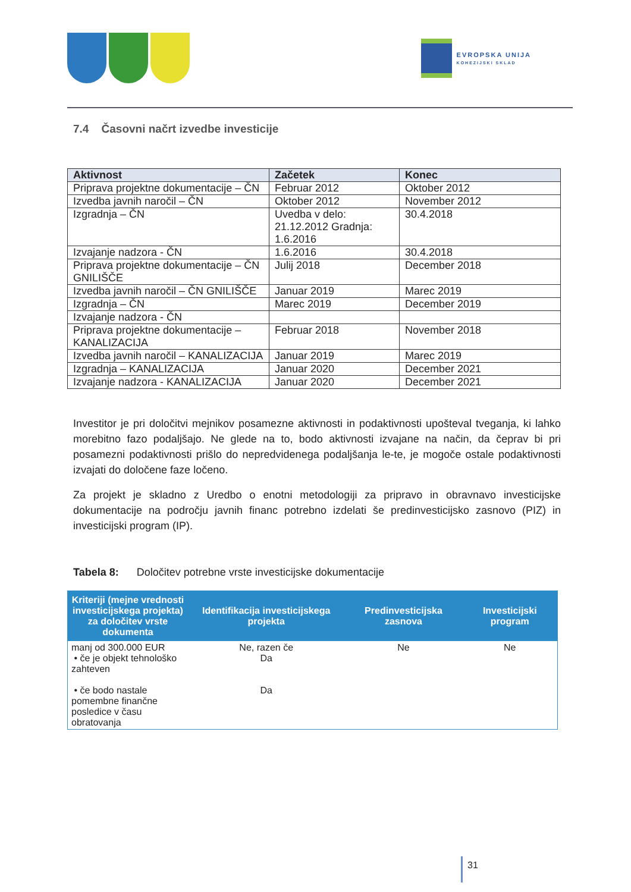EVROPSKA UNIJA
KOHEZIJSKI SKLAD
7.4 Časovni načrt izvedbe investicije
| Aktivnost | Začetek | Konec |
| --- | --- | --- |
| Priprava projektne dokumentacije – ČN | Februar 2012 | Oktober 2012 |
| Izvedba javnih naročil – ČN | Oktober 2012 | November 2012 |
| Izgradnja – ČN | Uvedba v delo: 21.12.2012 Gradnja: 1.6.2016 | 30.4.2018 |
| Izvajanje nadzora - ČN | 1.6.2016 | 30.4.2018 |
| Priprava projektne dokumentacije – ČN GNILIŠČE | Julij 2018 | December 2018 |
| Izvedba javnih naročil – ČN GNILIŠČE | Januar 2019 | Marec 2019 |
| Izgradnja – ČN | Marec 2019 | December 2019 |
| Izvajanje nadzora - ČN | | |
| Priprava projektne dokumentacije – KANALIZACIJA | Februar 2018 | November 2018 |
| Izvedba javnih naročil – KANALIZACIJA | Januar 2019 | Marec 2019 |
| Izgradnja – KANALIZACIJA | Januar 2020 | December 2021 |
| Izvajanje nadzora - KANALIZACIJA | Januar 2020 | December 2021 |
Investitor je pri določitvi mejnikov posamezne aktivnosti in podaktivnosti upošteval tveganja, ki lahko morebitno fazo podaljšajo. Ne glede na to, bodo aktivnosti izvajane na način, da čeprav bi pri posamezni podaktivnosti prišlo do nepredvidenega podaljšanja le-te, je mogoče ostale podaktivnosti izvajati do določene faze ločeno.
Za projekt je skladno z Uredbo o enotni metodologiji za pripravo in obravnavo investicijske dokumentacije na področju javnih financ potrebno izdelati še predinvesticijsko zasnovo (PIZ) in investicijski program (IP).
Tabela 8: Določitev potrebne vrste investicijske dokumentacije
| Kriteriji (mejne vrednosti investicijskega projekta) za določitev vrste dokumenta | Identifikacija investicijskega projekta | Predinvesticijska zasnova | Investicijski program |
| --- | --- | --- | --- |
| manj od 300.000 EUR • če je objekt tehnološko zahteven • če bodo nastale pomembne finančne posledice v času obratovanja | Ne, razen če Da Da | Ne | Ne |
31